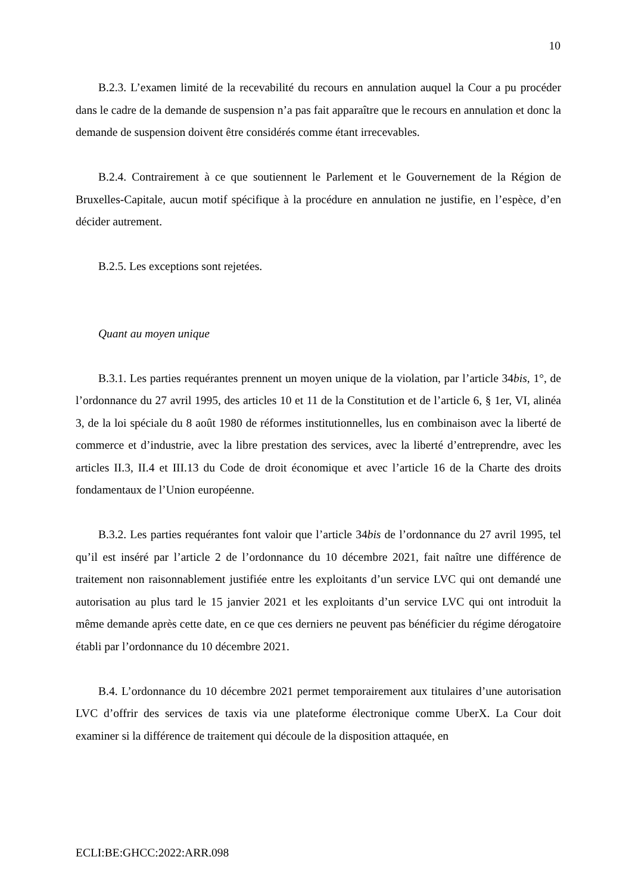10
B.2.3. L’examen limité de la recevabilité du recours en annulation auquel la Cour a pu procéder dans le cadre de la demande de suspension n’a pas fait apparaître que le recours en annulation et donc la demande de suspension doivent être considérés comme étant irrecevables.
B.2.4. Contrairement à ce que soutiennent le Parlement et le Gouvernement de la Région de Bruxelles-Capitale, aucun motif spécifique à la procédure en annulation ne justifie, en l’espèce, d’en décider autrement.
B.2.5. Les exceptions sont rejetées.
Quant au moyen unique
B.3.1. Les parties requérantes prennent un moyen unique de la violation, par l’article 34bis, 1°, de l’ordonnance du 27 avril 1995, des articles 10 et 11 de la Constitution et de l’article 6, § 1er, VI, alinéa 3, de la loi spéciale du 8 août 1980 de réformes institutionnelles, lus en combinaison avec la liberté de commerce et d’industrie, avec la libre prestation des services, avec la liberté d’entreprendre, avec les articles II.3, II.4 et III.13 du Code de droit économique et avec l’article 16 de la Charte des droits fondamentaux de l’Union européenne.
B.3.2. Les parties requérantes font valoir que l’article 34bis de l’ordonnance du 27 avril 1995, tel qu’il est inséré par l’article 2 de l’ordonnance du 10 décembre 2021, fait naître une différence de traitement non raisonnablement justifiée entre les exploitants d’un service LVC qui ont demandé une autorisation au plus tard le 15 janvier 2021 et les exploitants d’un service LVC qui ont introduit la même demande après cette date, en ce que ces derniers ne peuvent pas bénéficier du régime dérogatoire établi par l’ordonnance du 10 décembre 2021.
B.4. L’ordonnance du 10 décembre 2021 permet temporairement aux titulaires d’une autorisation LVC d’offrir des services de taxis via une plateforme électronique comme UberX. La Cour doit examiner si la différence de traitement qui découle de la disposition attaquée, en
ECLI:BE:GHCC:2022:ARR.098